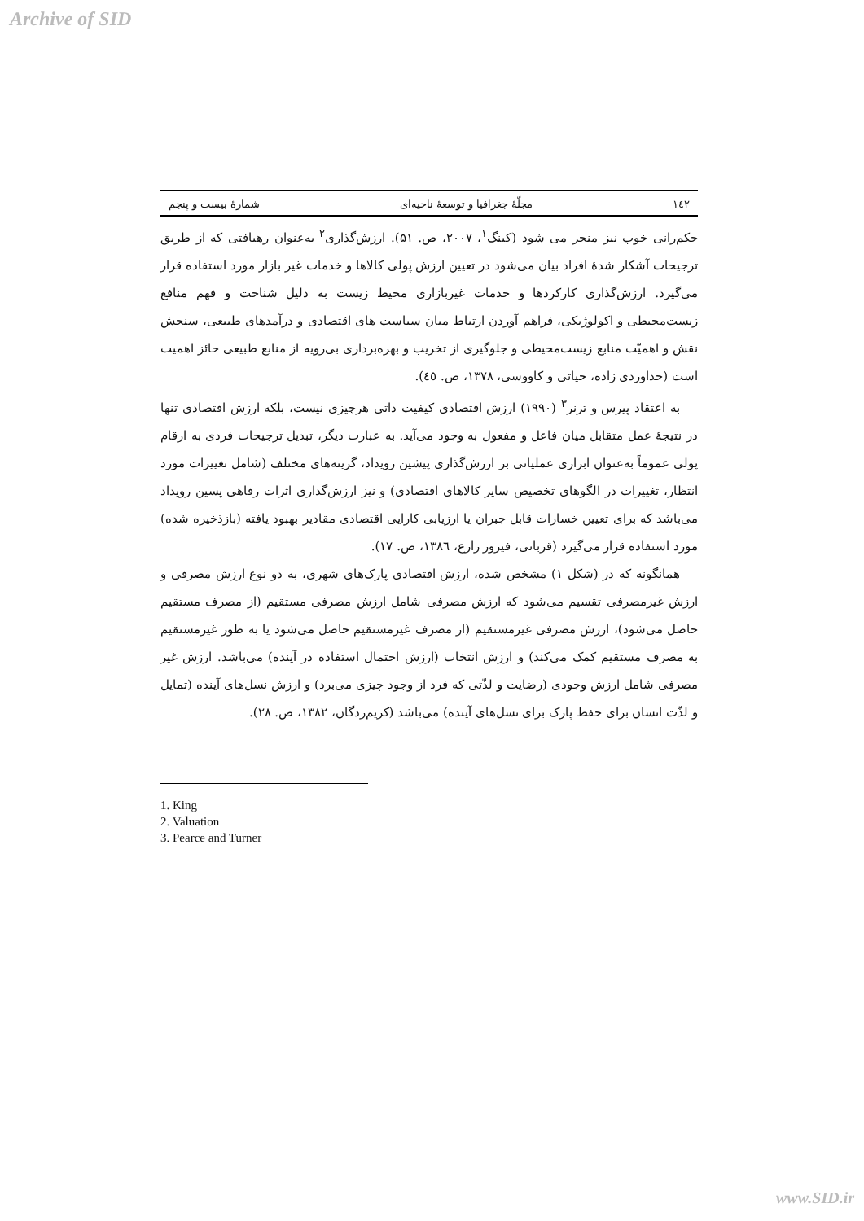Archive of SID
١٤٢ مجلّهٔ جغرافیا و توسعهٔ ناحیه‌ای شمارهٔ بیست و پنجم
حکم‌رانی خوب نیز منجر می شود (کینگ<sup>۱</sup>، ۲۰۰۷، ص. ۵۱). ارزش‌گذاری<sup>۲</sup> به‌عنوان رهیافتی که از طریق ترجیحات آشکار شدهٔ افراد بیان می‌شود در تعیین ارزش پولی کالاها و خدمات غیر بازار مورد استفاده قرار می‌گیرد. ارزش‌گذاری کارکردها و خدمات غیربازاری محیط زیست به دلیل شناخت و فهم منافع زیست‌محیطی و اکولوژیکی، فراهم آوردن ارتباط میان سیاست های اقتصادی و درآمدهای طبیعی، سنجش نقش و اهمیّت منابع زیست‌محیطی و جلوگیری از تخریب و بهره‌برداری بی‌رویه از منابع طبیعی حائز اهمیت است (خداوردی زاده، حیاتی و کاووسی، ۱۳۷۸، ص. ٤٥).
به اعتقاد پیرس و ترنر<sup>۳</sup> (۱۹۹۰) ارزش اقتصادی کیفیت ذاتی هرچیزی نیست، بلکه ارزش اقتصادی تنها در نتیجهٔ عمل متقابل میان فاعل و مفعول به وجود می‌آید. به عبارت دیگر، تبدیل ترجیحات فردی به ارقام پولی عموماً به‌عنوان ابزاری عملیاتی بر ارزش‌گذاری پیشین رویداد، گزینه‌های مختلف (شامل تغییرات مورد انتظار، تغییرات در الگوهای تخصیص سایر کالاهای اقتصادی) و نیز ارزش‌گذاری اثرات رفاهی پسین رویداد می‌باشد که برای تعیین خسارات قابل جبران یا ارزیابی کارایی اقتصادی مقادیر بهبود یافته (بازذخیره شده) مورد استفاده قرار می‌گیرد (قربانی، فیروز زارع، ۱۳۸٦، ص. ۱۷).
همانگونه که در (شکل ۱) مشخص شده، ارزش اقتصادی پارک‌های شهری، به دو نوع ارزش مصرفی و ارزش غیرمصرفی تقسیم می‌شود که ارزش مصرفی شامل ارزش مصرفی مستقیم (از مصرف مستقیم حاصل می‌شود)، ارزش مصرفی غیرمستقیم (از مصرف غیرمستقیم حاصل می‌شود یا به طور غیرمستقیم به مصرف مستقیم کمک می‌کند) و ارزش انتخاب (ارزش احتمال استفاده در آینده) می‌باشد. ارزش غیر مصرفی شامل ارزش وجودی (رضایت و لذّتی که فرد از وجود چیزی می‌برد) و ارزش نسل‌های آینده (تمایل و لذّت انسان برای حفظ پارک برای نسل‌های آینده) می‌باشد (کریم‌زدگان، ۱۳۸۲، ص. ۲۸).
1. King
2. Valuation
3. Pearce and Turner
www.SID.ir